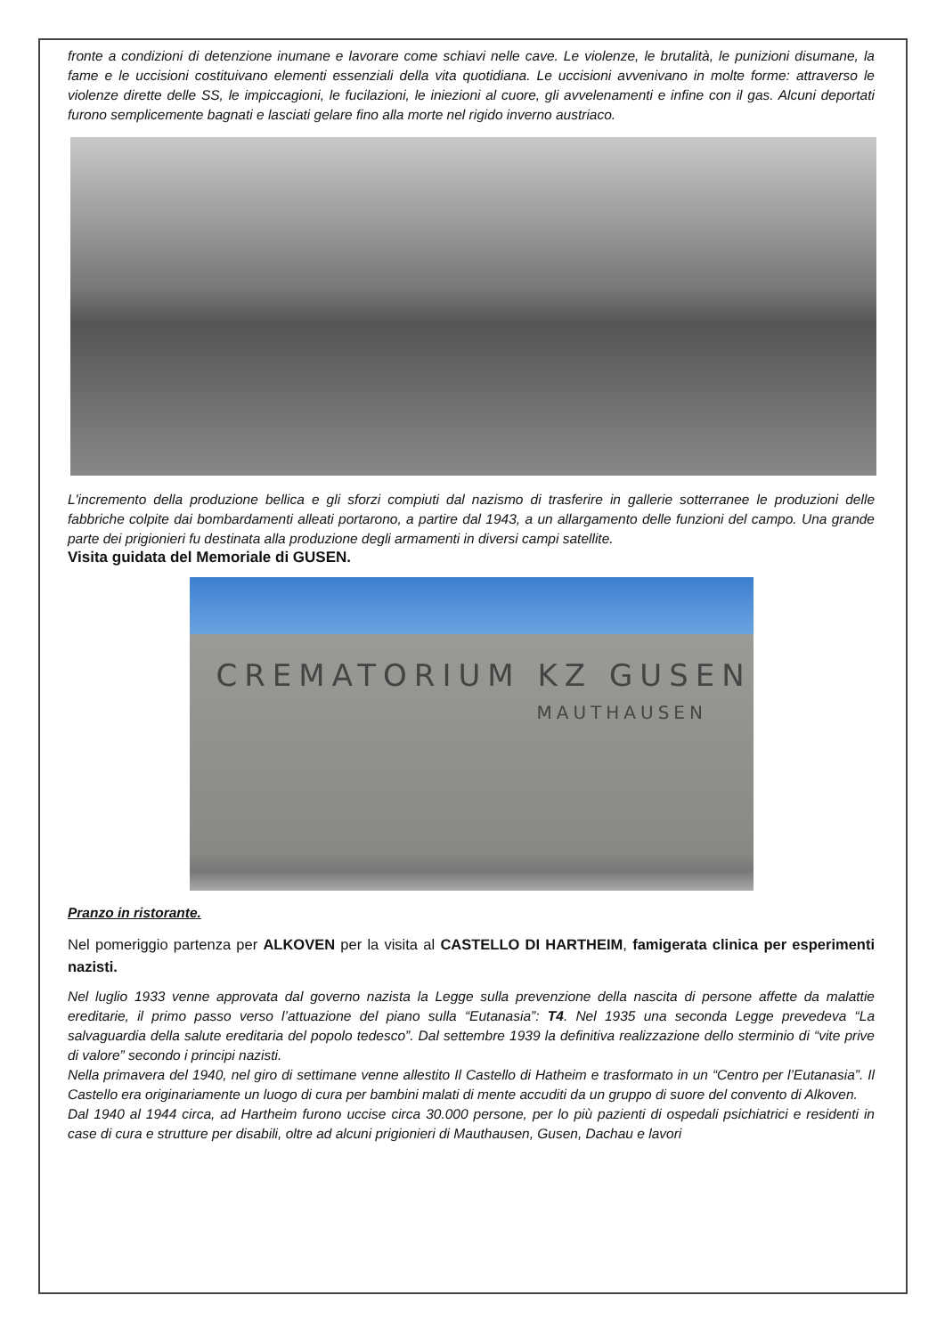fronte a condizioni di detenzione inumane e lavorare come schiavi nelle cave. Le violenze, le brutalità, le punizioni disumane, la fame e le uccisioni costituivano elementi essenziali della vita quotidiana. Le uccisioni avvenivano in molte forme: attraverso le violenze dirette delle SS, le impiccagioni, le fucilazioni, le iniezioni al cuore, gli avvelenamenti e infine con il gas. Alcuni deportati furono semplicemente bagnati e lasciati gelare fino alla morte nel rigido inverno austriaco.
L'incremento della produzione bellica e gli sforzi compiuti dal nazismo di trasferire in gallerie sotterranee le produzioni delle fabbriche colpite dai bombardamenti alleati portarono, a partire dal 1943, a un allargamento delle funzioni del campo. Una grande parte dei prigionieri fu destinata alla produzione degli armamenti in diversi campi satellite.
Visita guidata del Memoriale di GUSEN.
CREMATORIUM KZ GUSEN
MAUTHAUSEN
Pranzo in ristorante.
Nel pomeriggio partenza per ALKOVEN per la visita al CASTELLO DI HARTHEIM, famigerata clinica per esperimenti nazisti.
Nel luglio 1933 venne approvata dal governo nazista la Legge sulla prevenzione della nascita di persone affette da malattie ereditarie, il primo passo verso l’attuazione del piano sulla “Eutanasia”: T4. Nel 1935 una seconda Legge prevedeva “La salvaguardia della salute ereditaria del popolo tedesco”. Dal settembre 1939 la definitiva realizzazione dello sterminio di “vite prive di valore” secondo i principi nazisti.
Nella primavera del 1940, nel giro di settimane venne allestito Il Castello di Hatheim e trasformato in un “Centro per l’Eutanasia”. Il Castello era originariamente un luogo di cura per bambini malati di mente accuditi da un gruppo di suore del convento di Alkoven.
Dal 1940 al 1944 circa, ad Hartheim furono uccise circa 30.000 persone, per lo più pazienti di ospedali psichiatrici e residenti in case di cura e strutture per disabili, oltre ad alcuni prigionieri di Mauthausen, Gusen, Dachau e lavori